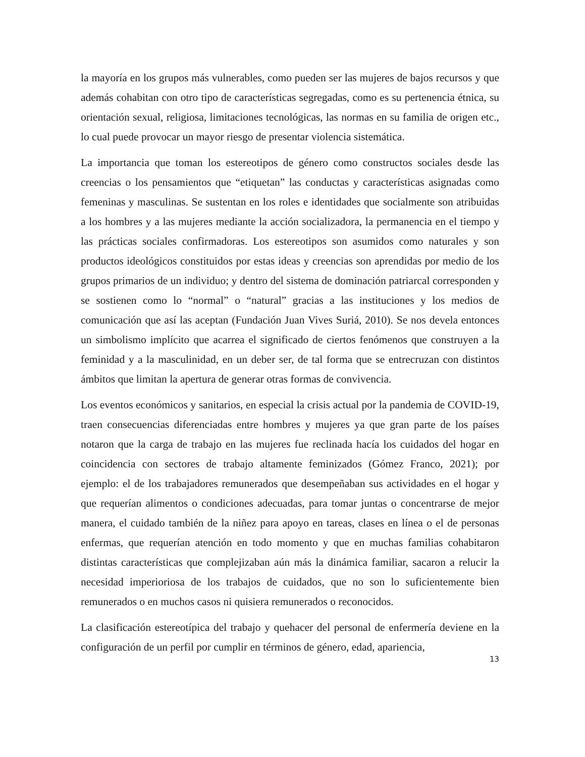la mayoría en los grupos más vulnerables, como pueden ser las mujeres de bajos recursos y que además cohabitan con otro tipo de características segregadas, como es su pertenencia étnica, su orientación sexual, religiosa, limitaciones tecnológicas, las normas en su familia de origen etc., lo cual puede provocar un mayor riesgo de presentar violencia sistemática.
La importancia que toman los estereotipos de género como constructos sociales desde las creencias o los pensamientos que “etiquetan” las conductas y características asignadas como femeninas y masculinas. Se sustentan en los roles e identidades que socialmente son atribuidas a los hombres y a las mujeres mediante la acción socializadora, la permanencia en el tiempo y las prácticas sociales confirmadoras. Los estereotipos son asumidos como naturales y son productos ideológicos constituidos por estas ideas y creencias son aprendidas por medio de los grupos primarios de un individuo; y dentro del sistema de dominación patriarcal corresponden y se sostienen como lo “normal” o “natural” gracias a las instituciones y los medios de comunicación que así las aceptan (Fundación Juan Vives Suriá, 2010). Se nos devela entonces un simbolismo implícito que acarrea el significado de ciertos fenómenos que construyen a la feminidad y a la masculinidad, en un deber ser, de tal forma que se entrecruzan con distintos ámbitos que limitan la apertura de generar otras formas de convivencia.
Los eventos económicos y sanitarios, en especial la crisis actual por la pandemia de COVID-19, traen consecuencias diferenciadas entre hombres y mujeres ya que gran parte de los países notaron que la carga de trabajo en las mujeres fue reclinada hacía los cuidados del hogar en coincidencia con sectores de trabajo altamente feminizados (Gómez Franco, 2021); por ejemplo: el de los trabajadores remunerados que desempeñaban sus actividades en el hogar y que requerían alimentos o condiciones adecuadas, para tomar juntas o concentrarse de mejor manera, el cuidado también de la niñez para apoyo en tareas, clases en línea o el de personas enfermas, que requerían atención en todo momento y que en muchas familias cohabitaron distintas características que complejizaban aún más la dinámica familiar, sacaron a relucir la necesidad imperioriosa de los trabajos de cuidados, que no son lo suficientemente bien remunerados o en muchos casos ni quisiera remunerados o reconocidos.
La clasificación estereotípica del trabajo y quehacer del personal de enfermería deviene en la configuración de un perfil por cumplir en términos de género, edad, apariencia,
13